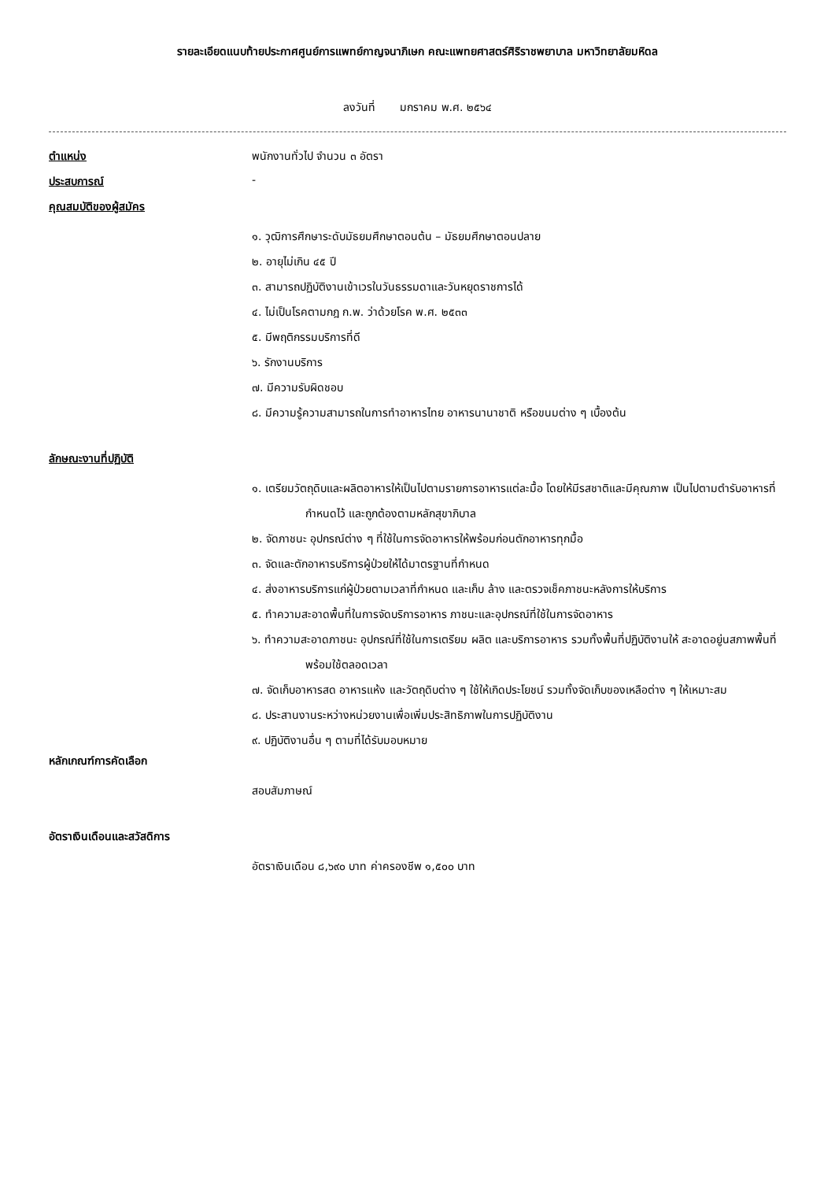รายละเอียดแนบท้ายประกาศศูนย์การแพทย์กาญจนาภิเษก คณะแพทยศาสตร์ศิริราชพยาบาล มหาวิทยาลัยมหิดล
ลงวันที่ มกราคม พ.ศ. ๒๕๖๔
ตำแหน่ง พนักงานทั่วไป จำนวน ๓ อัตรา
ประสบการณ์ -
คุณสมบัติของผู้สมัคร
๑. วุฒิการศึกษาระดับมัธยมศึกษาตอนต้น – มัธยมศึกษาตอนปลาย
๒. อายุไม่เกิน ๔๕ ปี
๓. สามารถปฏิบัติงานเข้าเวรในวันธรรมดาและวันหยุดราชการได้
๔. ไม่เป็นโรคตามกฎ ก.พ. ว่าด้วยโรค พ.ศ. ๒๕๓๓
๕. มีพฤติกรรมบริการที่ดี
๖. รักงานบริการ
๗. มีความรับผิดชอบ
๘. มีความรู้ความสามารถในการทำอาหารไทย อาหารนานาชาติ หรือขนมต่าง ๆ เบื้องต้น
ลักษณะงานที่ปฏิบัติ
๑. เตรียมวัตถุดิบและผลิตอาหารให้เป็นไปตามรายการอาหารแต่ละมื้อ โดยให้มีรสชาติและมีคุณภาพ เป็นไปตามตำรับอาหารที่กำหนดไว้ และถูกต้องตามหลักสุขาภิบาล
๒. จัดภาชนะ อุปกรณ์ต่าง ๆ ที่ใช้ในการจัดอาหารให้พร้อมก่อนตักอาหารทุกมื้อ
๓. จัดและตักอาหารบริการผู้ป่วยให้ได้มาตรฐานที่กำหนด
๔. ส่งอาหารบริการแก่ผู้ป่วยตามเวลาที่กำหนด และเก็บ ล้าง และตรวจเช็คภาชนะหลังการให้บริการ
๕. ทำความสะอาดพื้นที่ในการจัดบริการอาหาร ภาชนะและอุปกรณ์ที่ใช้ในการจัดอาหาร
๖. ทำความสะอาดภาชนะ อุปกรณ์ที่ใช้ในการเตรียม ผลิต และบริการอาหาร รวมทั้งพื้นที่ปฏิบัติงานให้ สะอาดอยู่นสภาพพื้นที่พร้อมใช้ตลอดเวลา
๗. จัดเก็บอาหารสด อาหารแห้ง และวัตถุดิบต่าง ๆ ใช้ให้เกิดประโยชน์ รวมทั้งจัดเก็บของเหลือต่าง ๆ ให้เหมาะสม
๘. ประสานงานระหว่างหน่วยงานเพื่อเพิ่มประสิทธิภาพในการปฏิบัติงาน
๙. ปฏิบัติงานอื่น ๆ ตามที่ได้รับมอบหมาย
หลักเกณฑ์การคัดเลือก
สอบสัมภาษณ์
อัตราเงินเดือนและสวัสดิการ
อัตราเงินเดือน ๘,๖๙๐ บาท ค่าครองชีพ ๑,๕๐๐ บาท